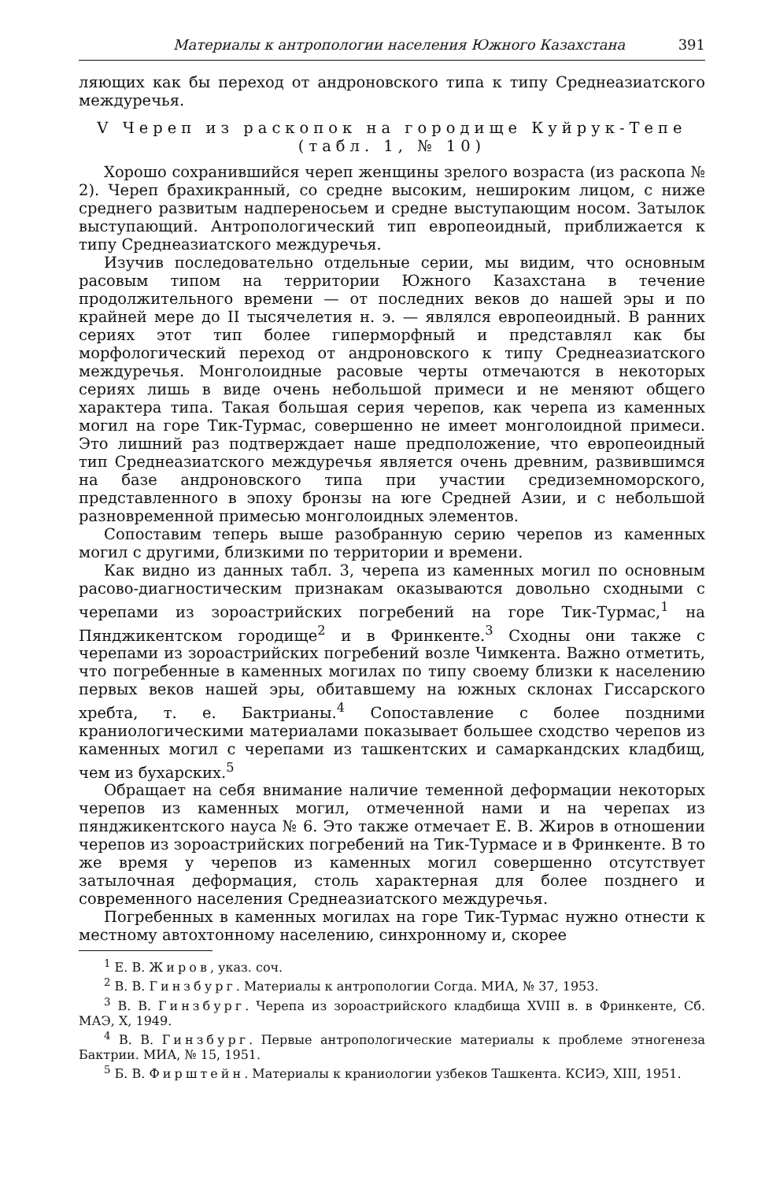Материалы к антропологии населения Южного Казахстана 391
ляющих как бы переход от андроновского типа к типу Среднеазиатского междуречья.
V Череп из раскопок на городище Куйрук-Тепе (табл. 1, № 10)
Хорошо сохранившийся череп женщины зрелого возраста (из раскопа № 2). Череп брахикранный, со средне высоким, неширoким лицом, с ниже среднего развитым надпереносьем и средне выступающим носом. Затылок выступающий. Антропологический тип европеоидный, приближается к типу Среднеазиатского междуречья.
Изучив последовательно отдельные серии, мы видим, что основным расовым типом на территории Южного Казахстана в течение продолжительного времени — от последних веков до нашей эры и по крайней мере до II тысячелетия н. э. — являлся европеоидный. В ранних сериях этот тип более гиперморфный и представлял как бы морфологический переход от андроновского к типу Среднеазиатского междуречья. Монголоидные расовые черты отмечаются в некоторых сериях лишь в виде очень небольшой примеси и не меняют общего характера типа. Такая большая серия черепов, как черепа из каменных могил на горе Тик-Турмас, совершенно не имеет монголоидной примеси. Это лишний раз подтверждает наше предположение, что европеоидный тип Среднеазиатского междуречья является очень древним, развившимся на базе андроновского типа при участии средиземноморского, представленного в эпоху бронзы на юге Средней Азии, и с небольшой разновременной примесью монголоидных элементов.
Сопоставим теперь выше разобранную серию черепов из каменных могил с другими, близкими по территории и времени.
Как видно из данных табл. 3, черепа из каменных могил по основным расово-диагностическим признакам оказываются довольно сходными с черепами из зороастрийских погребений на горе Тик-Турмас,<sup>1</sup> на Пянджикентском городище<sup>2</sup> и в Фринкенте.<sup>3</sup> Сходны они также с черепами из зороастрийских погребений возле Чимкента. Важно отметить, что погребенные в каменных могилах по типу своему близки к населению первых веков нашей эры, обитавшему на южных склонах Гиссарского хребта, т. е. Бактрианы.<sup>4</sup> Сопоставление с более поздними краниологическими материалами показывает большее сходство черепов из каменных могил с черепами из ташкентских и самаркандских кладбищ, чем из бухарских.<sup>5</sup>
Обращает на себя внимание наличие теменной деформации некоторых черепов из каменных могил, отмеченной нами и на черепах из пянджикентского науса № 6. Это также отмечает Е. В. Жиров в отношении черепов из зороастрийских погребений на Тик-Турмасе и в Фринкенте. В то же время у черепов из каменных могил совершенно отсутствует затылочная деформация, столь характерная для более позднего и современного населения Среднеазиатского междуречья.
Погребенных в каменных могилах на горе Тик-Турмас нужно отнести к местному автохтонному населению, синхронному и, скорее
<sup>1</sup> Е. В. Жиров, указ. соч.
<sup>2</sup> В. В. Гинзбург. Материалы к антропологии Согда. МИА, № 37, 1953.
<sup>3</sup> В. В. Гинзбург. Черепа из зороастрийского кладбища XVIII в. в Фринкенте, Сб. МАЭ, X, 1949.
<sup>4</sup> В. В. Гинзбург. Первые антропологические материалы к проблеме этногенеза Бактрии. МИА, № 15, 1951.
<sup>5</sup> Б. В. Фирштейн. Материалы к краниологии узбеков Ташкента. КСИЭ, XIII, 1951.